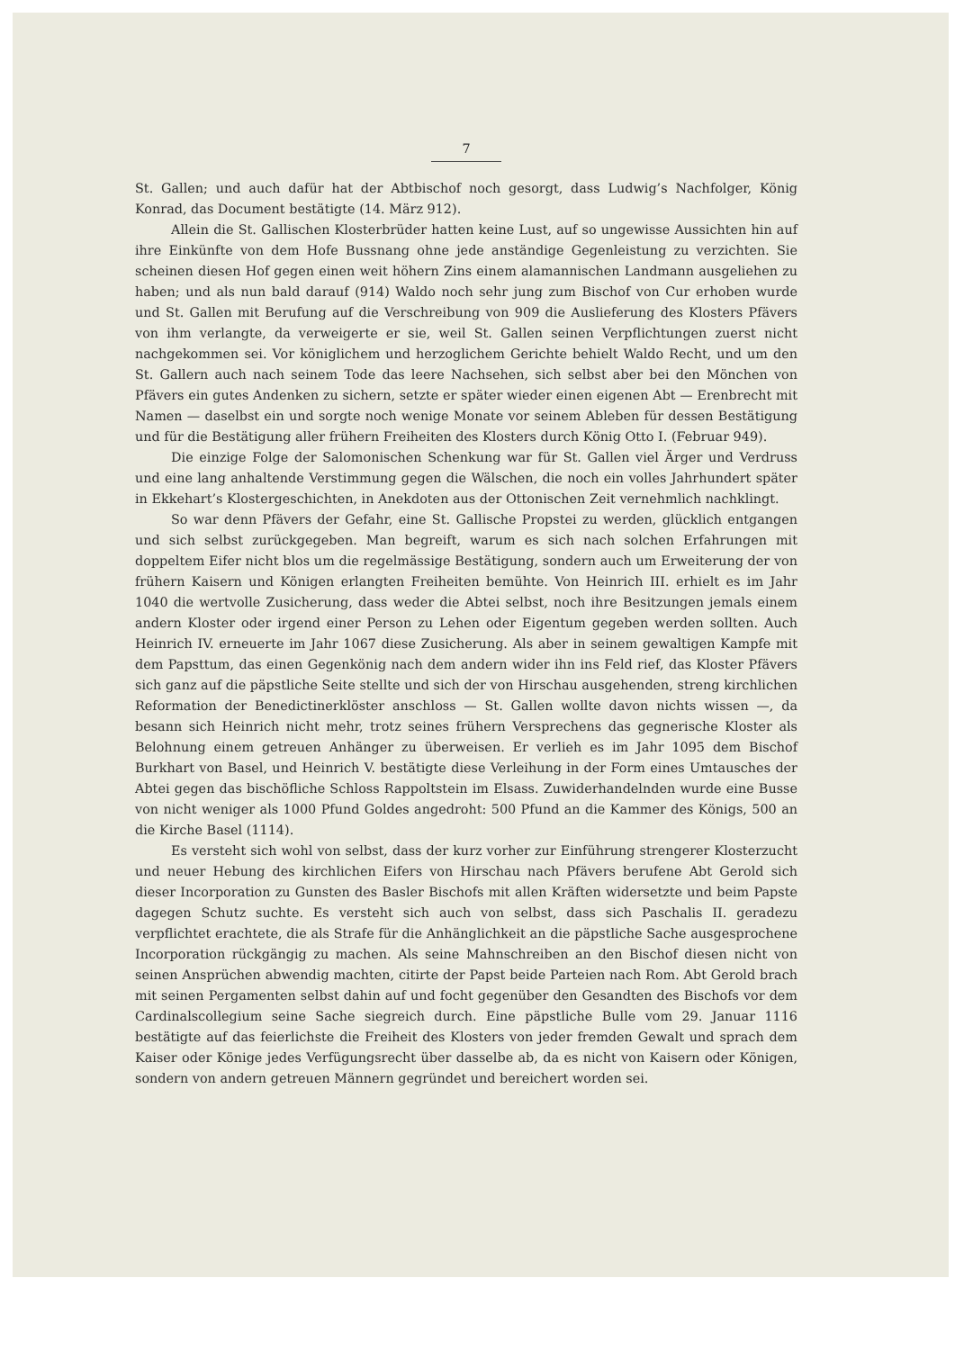7
St. Gallen; und auch dafür hat der Abtbischof noch gesorgt, dass Ludwig’s Nachfolger, König Konrad, das Document bestätigte (14. März 912).
Allein die St. Gallischen Klosterbrüder hatten keine Lust, auf so ungewisse Aussichten hin auf ihre Einkünfte von dem Hofe Bussnang ohne jede anständige Gegenleistung zu verzichten. Sie scheinen diesen Hof gegen einen weit höhern Zins einem alamannischen Landmann ausgeliehen zu haben; und als nun bald darauf (914) Waldo noch sehr jung zum Bischof von Cur erhoben wurde und St. Gallen mit Berufung auf die Verschreibung von 909 die Auslieferung des Klosters Pfävers von ihm verlangte, da verweigerte er sie, weil St. Gallen seinen Verpflichtungen zuerst nicht nachgekommen sei. Vor königlichem und herzoglichem Gerichte behielt Waldo Recht, und um den St. Gallern auch nach seinem Tode das leere Nachsehen, sich selbst aber bei den Mönchen von Pfävers ein gutes Andenken zu sichern, setzte er später wieder einen eigenen Abt — Erenbrecht mit Namen — daselbst ein und sorgte noch wenige Monate vor seinem Ableben für dessen Bestätigung und für die Bestätigung aller frühern Freiheiten des Klosters durch König Otto I. (Februar 949).
Die einzige Folge der Salomonischen Schenkung war für St. Gallen viel Ärger und Verdruss und eine lang anhaltende Verstimmung gegen die Wälschen, die noch ein volles Jahrhundert später in Ekkehart’s Klostergeschichten, in Anekdoten aus der Ottonischen Zeit vernehmlich nachklingt.
So war denn Pfävers der Gefahr, eine St. Gallische Propstei zu werden, glücklich entgangen und sich selbst zurückgegeben. Man begreift, warum es sich nach solchen Erfahrungen mit doppeltem Eifer nicht blos um die regelmässige Bestätigung, sondern auch um Erweiterung der von frühern Kaisern und Königen erlangten Freiheiten bemühte. Von Heinrich III. erhielt es im Jahr 1040 die wertvolle Zusicherung, dass weder die Abtei selbst, noch ihre Besitzungen jemals einem andern Kloster oder irgend einer Person zu Lehen oder Eigentum gegeben werden sollten. Auch Heinrich IV. erneuerte im Jahr 1067 diese Zusicherung. Als aber in seinem gewaltigen Kampfe mit dem Papsttum, das einen Gegenkönig nach dem andern wider ihn ins Feld rief, das Kloster Pfävers sich ganz auf die päpstliche Seite stellte und sich der von Hirschau ausgehenden, streng kirchlichen Reformation der Benedictinerklöster anschloss — St. Gallen wollte davon nichts wissen —, da besann sich Heinrich nicht mehr, trotz seines frühern Versprechens das gegnerische Kloster als Belohnung einem getreuen Anhänger zu überweisen. Er verlieh es im Jahr 1095 dem Bischof Burkhart von Basel, und Heinrich V. bestätigte diese Verleihung in der Form eines Umtausches der Abtei gegen das bischöfliche Schloss Rappoltstein im Elsass. Zuwiderhandelnden wurde eine Busse von nicht weniger als 1000 Pfund Goldes angedroht: 500 Pfund an die Kammer des Königs, 500 an die Kirche Basel (1114).
Es versteht sich wohl von selbst, dass der kurz vorher zur Einführung strengerer Klosterzucht und neuer Hebung des kirchlichen Eifers von Hirschau nach Pfävers berufene Abt Gerold sich dieser Incorporation zu Gunsten des Basler Bischofs mit allen Kräften widersetzte und beim Papste dagegen Schutz suchte. Es versteht sich auch von selbst, dass sich Paschalis II. geradezu verpflichtet erachtete, die als Strafe für die Anhänglichkeit an die päpstliche Sache ausgesprochene Incorporation rückgängig zu machen. Als seine Mahnschreiben an den Bischof diesen nicht von seinen Ansprüchen abwendig machten, citirte der Papst beide Parteien nach Rom. Abt Gerold brach mit seinen Pergamenten selbst dahin auf und focht gegenüber den Gesandten des Bischofs vor dem Cardinalscollegium seine Sache siegreich durch. Eine päpstliche Bulle vom 29. Januar 1116 bestätigte auf das feierlichste die Freiheit des Klosters von jeder fremden Gewalt und sprach dem Kaiser oder Könige jedes Verfügungsrecht über dasselbe ab, da es nicht von Kaisern oder Königen, sondern von andern getreuen Männern gegründet und bereichert worden sei.